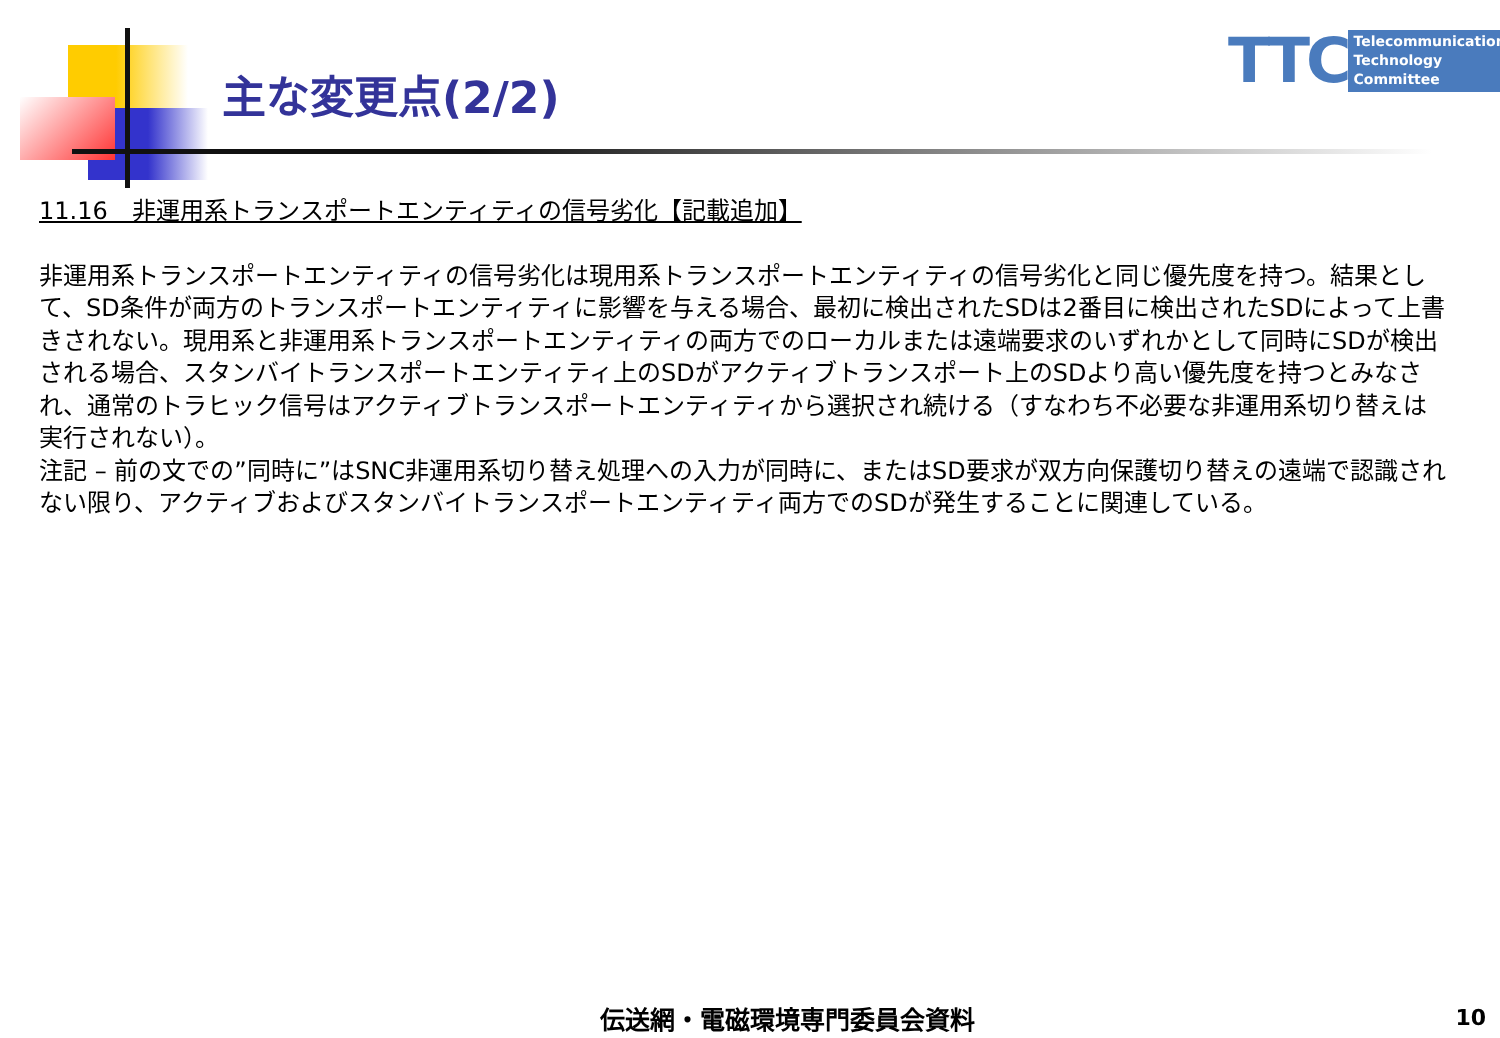主な変更点(2/2)
TTC
Telecommunication
Technology
Committee
11.16　非運用系トランスポートエンティティの信号劣化【記載追加】
非運用系トランスポートエンティティの信号劣化は現用系トランスポートエンティティの信号劣化と同じ優先度を持つ。結果として、SD条件が両方のトランスポートエンティティに影響を与える場合、最初に検出されたSDは2番目に検出されたSDによって上書きされない。現用系と非運用系トランスポートエンティティの両方でのローカルまたは遠端要求のいずれかとして同時にSDが検出される場合、スタンバイトランスポートエンティティ上のSDがアクティブトランスポート上のSDより高い優先度を持つとみなされ、通常のトラヒック信号はアクティブトランスポートエンティティから選択され続ける（すなわち不必要な非運用系切り替えは実行されない）。
注記 – 前の文での”同時に”はSNC非運用系切り替え処理への入力が同時に、またはSD要求が双方向保護切り替えの遠端で認識されない限り、アクティブおよびスタンバイトランスポートエンティティ両方でのSDが発生することに関連している。
伝送網・電磁環境専門委員会資料 10